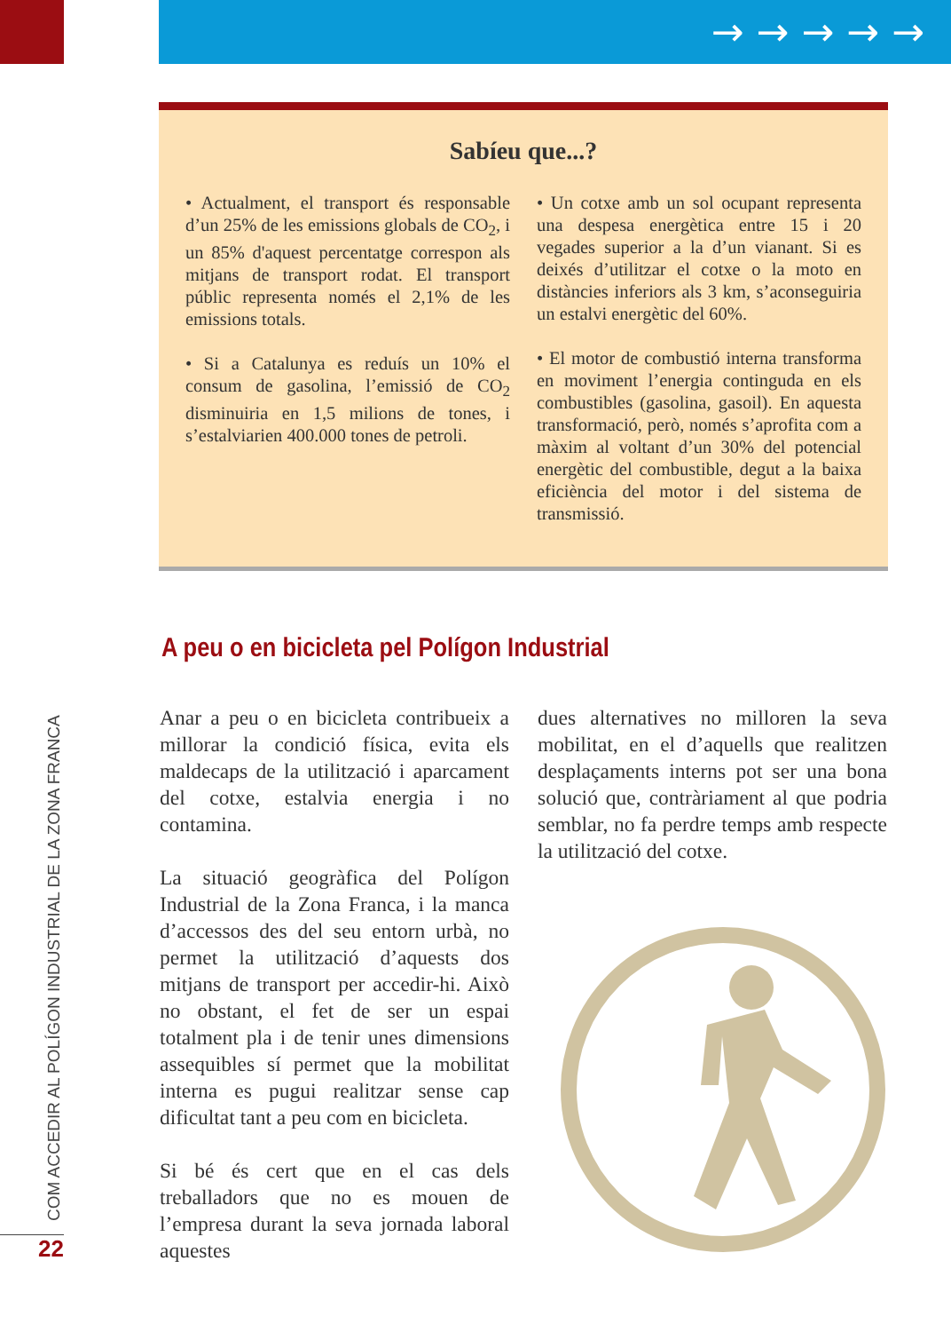→ → → → →
Sabíeu que...?
• Actualment, el transport és responsable d’un 25% de les emissions globals de CO<sub>2</sub>, i un 85% d'aquest percentatge correspon als mitjans de transport rodat. El transport públic representa només el 2,1% de les emissions totals.
• Si a Catalunya es reduís un 10% el consum de gasolina, l’emissió de CO<sub>2</sub> disminuiria en 1,5 milions de tones, i s’estalviarien 400.000 tones de petroli.
• Un cotxe amb un sol ocupant representa una despesa energètica entre 15 i 20 vegades superior a la d’un vianant. Si es deixés d’utilitzar el cotxe o la moto en distàncies inferiors als 3 km, s’aconseguiria un estalvi energètic del 60%.
• El motor de combustió interna transforma en moviment l’energia continguda en els combustibles (gasolina, gasoil). En aquesta transformació, però, només s’aprofita com a màxim al voltant d’un 30% del potencial energètic del combustible, degut a la baixa eficiència del motor i del sistema de transmissió.
A peu o en bicicleta pel Polígon Industrial
Anar a peu o en bicicleta contribueix a millorar la condició física, evita els maldecaps de la utilització i aparcament del cotxe, estalvia energia i no contamina.
La situació geogràfica del Polígon Industrial de la Zona Franca, i la manca d’accessos des del seu entorn urbà, no permet la utilització d’aquests dos mitjans de transport per accedir-hi. Això no obstant, el fet de ser un espai totalment pla i de tenir unes dimensions assequibles sí permet que la mobilitat interna es pugui realitzar sense cap dificultat tant a peu com en bicicleta.
Si bé és cert que en el cas dels treballadors que no es mouen de l’empresa durant la seva jornada laboral aquestes
dues alternatives no milloren la seva mobilitat, en el d’aquells que realitzen desplaçaments interns pot ser una bona solució que, contràriament al que podria semblar, no fa perdre temps amb respecte la utilització del cotxe.
COM ACCEDIR AL POLÍGON INDUSTRIAL DE LA ZONA FRANCA
22